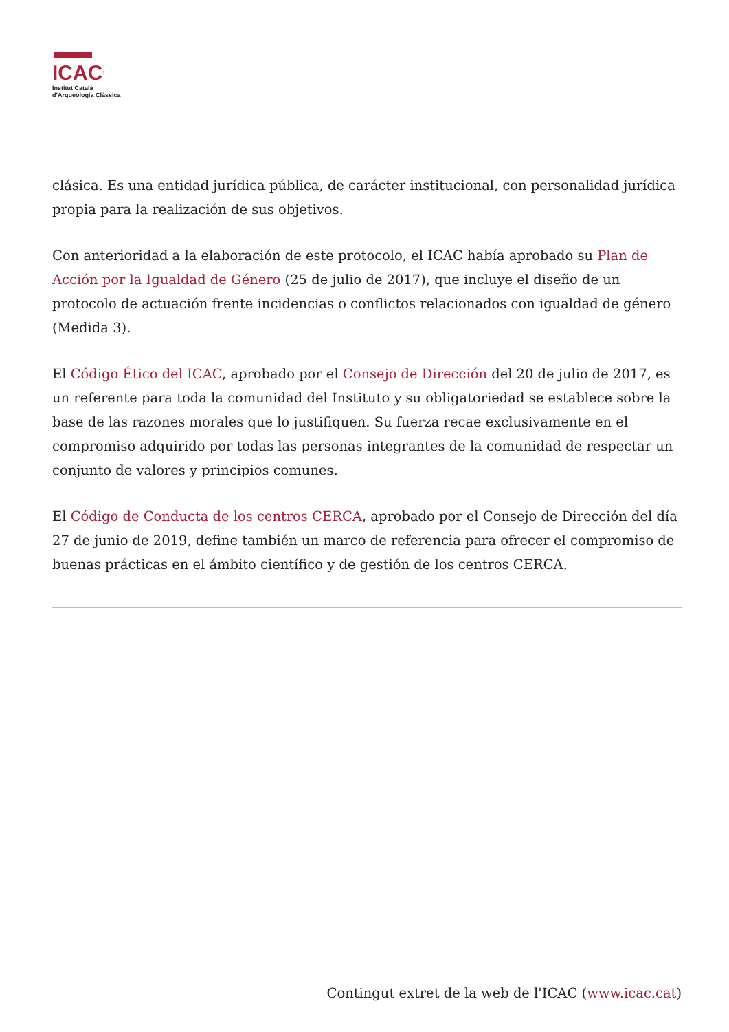ICAC<sup>,</sup>
Institut Català
d’Arqueologia Clàssica
clásica. Es una entidad jurídica pública, de carácter institucional, con personalidad jurídica propia para la realización de sus objetivos.
Con anterioridad a la elaboración de este protocolo, el ICAC había aprobado su Plan de Acción por la Igualdad de Género (25 de julio de 2017), que incluye el diseño de un protocolo de actuación frente incidencias o conflictos relacionados con igualdad de género (Medida 3).
El Código Ético del ICAC, aprobado por el Consejo de Dirección del 20 de julio de 2017, es un referente para toda la comunidad del Instituto y su obligatoriedad se establece sobre la base de las razones morales que lo justifiquen. Su fuerza recae exclusivamente en el compromiso adquirido por todas las personas integrantes de la comunidad de respectar un conjunto de valores y principios comunes.
El Código de Conducta de los centros CERCA, aprobado por el Consejo de Dirección del día 27 de junio de 2019, define también un marco de referencia para ofrecer el compromiso de buenas prácticas en el ámbito científico y de gestión de los centros CERCA.
Contingut extret de la web de l'ICAC (www.icac.cat)